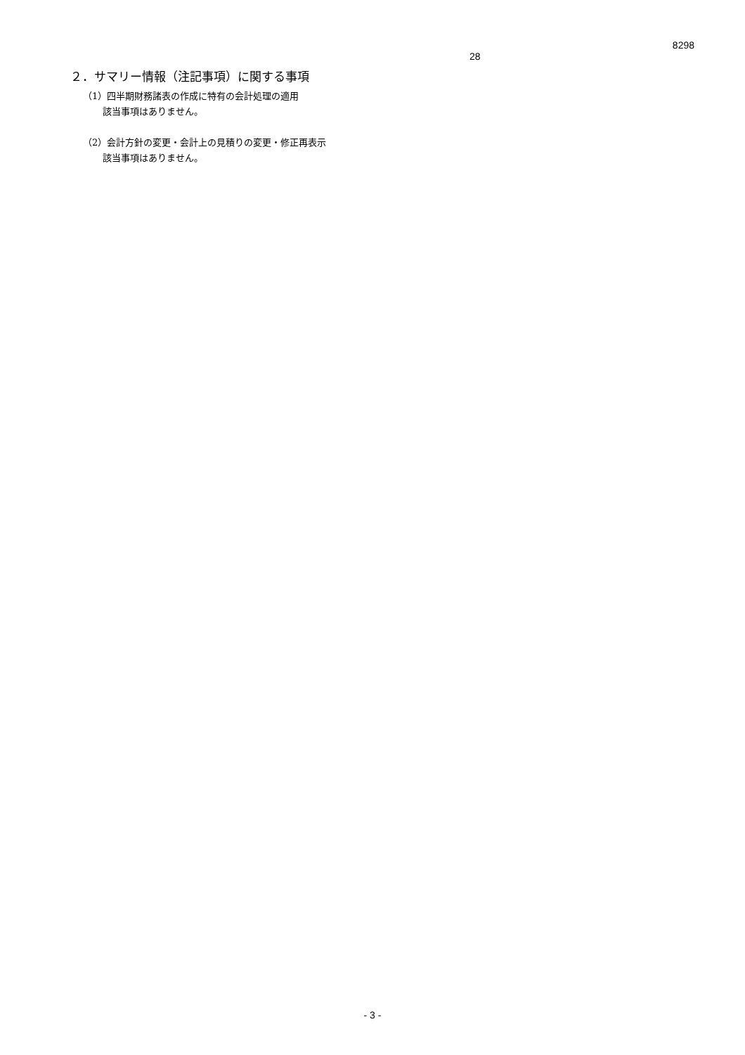8298
28
２．サマリー情報（注記事項）に関する事項
（1）四半期財務諸表の作成に特有の会計処理の適用
該当事項はありません。
（2）会計方針の変更・会計上の見積りの変更・修正再表示
該当事項はありません。
- 3 -